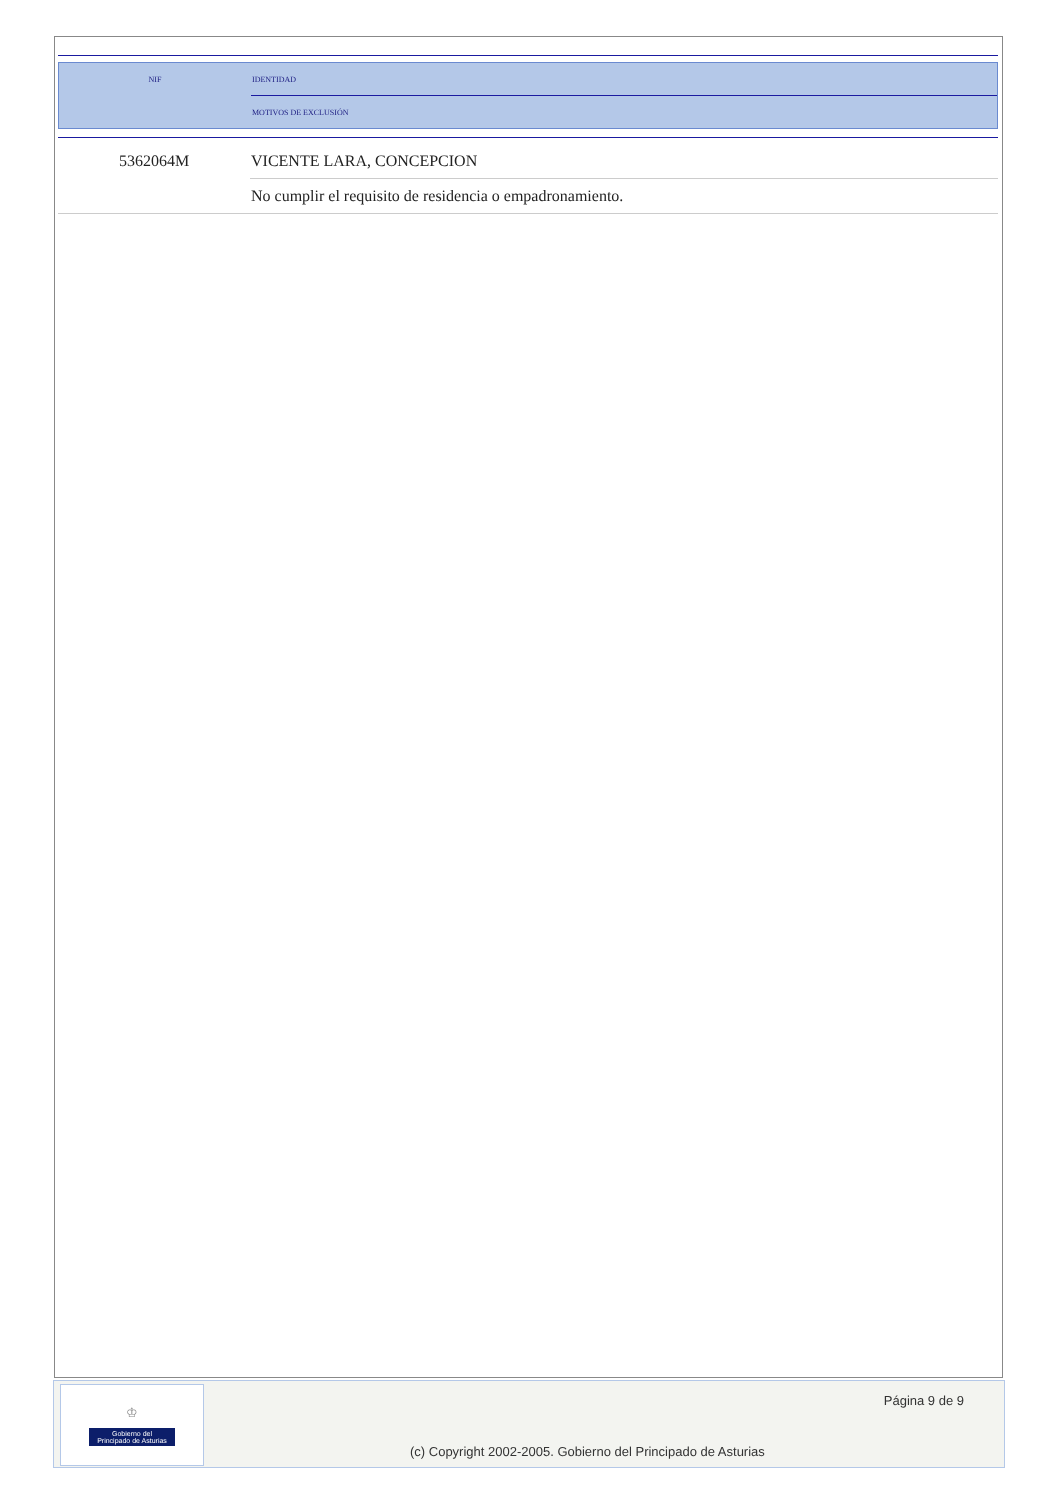| NIF | IDENTIDAD |
| | MOTIVOS DE EXCLUSIÓN |
| 5362064M | VICENTE LARA, CONCEPCION |
| | No cumplir el requisito de residencia o empadronamiento. |
♔
Gobierno del
Principado de Asturias
Página 9 de 9
(c) Copyright 2002-2005. Gobierno del Principado de Asturias